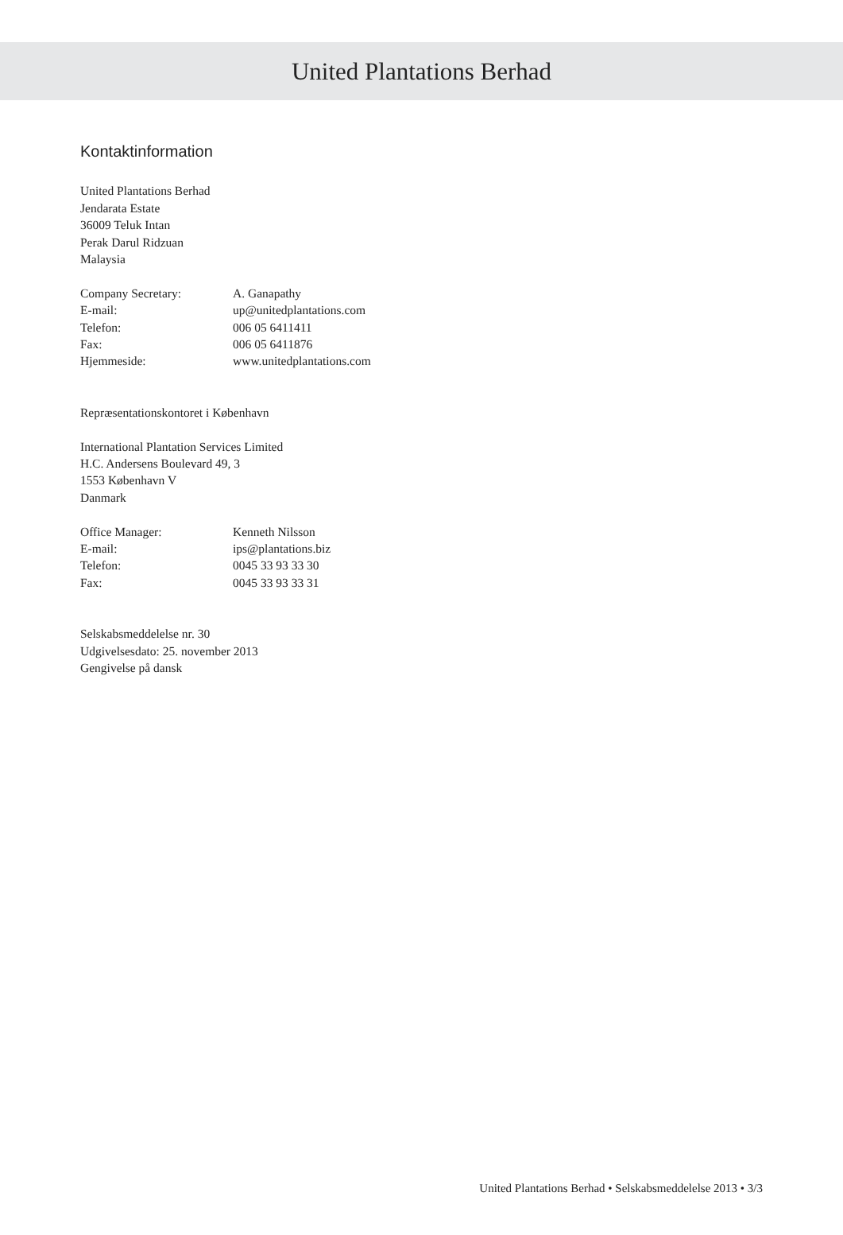United Plantations Berhad
Kontaktinformation
United Plantations Berhad
Jendarata Estate
36009 Teluk Intan
Perak Darul Ridzuan
Malaysia
Company Secretary: A. Ganapathy
E-mail: up@unitedplantations.com
Telefon: 006 05 6411411
Fax: 006 05 6411876
Hjemmeside: www.unitedplantations.com
Repræsentationskontoret i København
International Plantation Services Limited
H.C. Andersens Boulevard 49, 3
1553 København V
Danmark
Office Manager: Kenneth Nilsson
E-mail: ips@plantations.biz
Telefon: 0045 33 93 33 30
Fax: 0045 33 93 33 31
Selskabsmeddelelse nr. 30
Udgivelsesdato: 25. november 2013
Gengivelse på dansk
United Plantations Berhad • Selskabsmeddelelse 2013 • 3/3